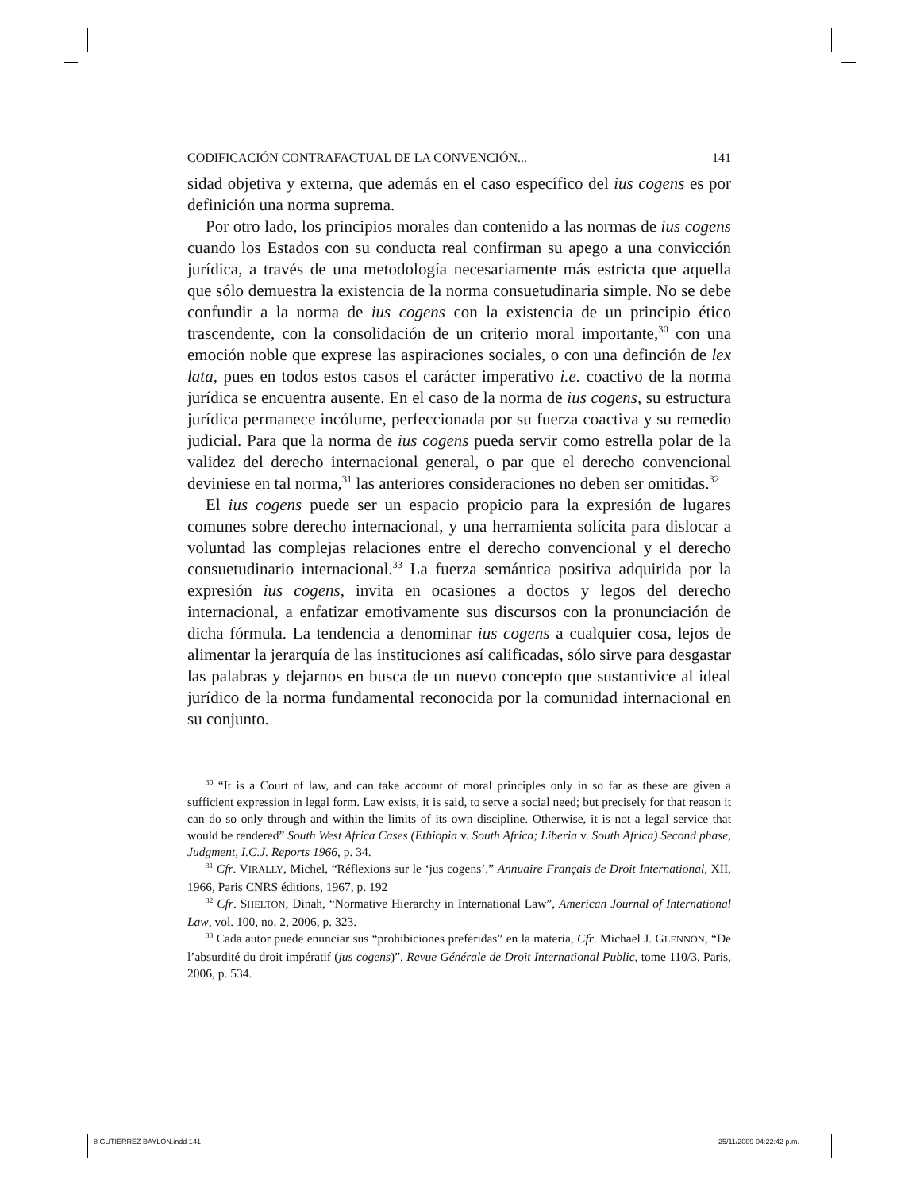CODIFICACIÓN CONTRAFACTUAL DE LA CONVENCIÓN... 141
sidad objetiva y externa, que además en el caso específico del ius cogens es por definición una norma suprema.
Por otro lado, los principios morales dan contenido a las normas de ius cogens cuando los Estados con su conducta real confirman su apego a una convicción jurídica, a través de una metodología necesariamente más estricta que aquella que sólo demuestra la existencia de la norma consuetudinaria simple. No se debe confundir a la norma de ius cogens con la existencia de un principio ético trascendente, con la consolidación de un criterio moral importante,<sup>30</sup> con una emoción noble que exprese las aspiraciones sociales, o con una definción de lex lata, pues en todos estos casos el carácter imperativo i.e. coactivo de la norma jurídica se encuentra ausente. En el caso de la norma de ius cogens, su estructura jurídica permanece incólume, perfeccionada por su fuerza coactiva y su remedio judicial. Para que la norma de ius cogens pueda servir como estrella polar de la validez del derecho internacional general, o par que el derecho convencional deviniese en tal norma,<sup>31</sup> las anteriores consideraciones no deben ser omitidas.<sup>32</sup>
El ius cogens puede ser un espacio propicio para la expresión de lugares comunes sobre derecho internacional, y una herramienta solícita para dislocar a voluntad las complejas relaciones entre el derecho convencional y el derecho consuetudinario internacional.<sup>33</sup> La fuerza semántica positiva adquirida por la expresión ius cogens, invita en ocasiones a doctos y legos del derecho internacional, a enfatizar emotivamente sus discursos con la pronunciación de dicha fórmula. La tendencia a denominar ius cogens a cualquier cosa, lejos de alimentar la jerarquía de las instituciones así calificadas, sólo sirve para desgastar las palabras y dejarnos en busca de un nuevo concepto que sustantivice al ideal jurídico de la norma fundamental reconocida por la comunidad internacional en su conjunto.
<sup>30</sup> “It is a Court of law, and can take account of moral principles only in so far as these are given a sufficient expression in legal form. Law exists, it is said, to serve a social need; but precisely for that reason it can do so only through and within the limits of its own discipline. Otherwise, it is not a legal service that would be rendered” South West Africa Cases (Ethiopia v. South Africa; Liberia v. South Africa) Second phase, Judgment, I.C.J. Reports 1966, p. 34.
<sup>31</sup> Cfr. VIRALLY, Michel, “Réflexions sur le ‘jus cogens’.” Annuaire Français de Droit International, XII, 1966, Paris CNRS éditions, 1967, p. 192
<sup>32</sup> Cfr. SHELTON, Dinah, “Normative Hierarchy in International Law”, American Journal of International Law, vol. 100, no. 2, 2006, p. 323.
<sup>33</sup> Cada autor puede enunciar sus “prohibiciones preferidas” en la materia, Cfr. Michael J. GLENNON, “De l’absurdité du droit impératif (jus cogens)”, Revue Générale de Droit International Public, tome 110/3, Paris, 2006, p. 534.
8 GUTIÉRREZ BAYLÓN.indd 141 25/11/2009 04:22:42 p.m.